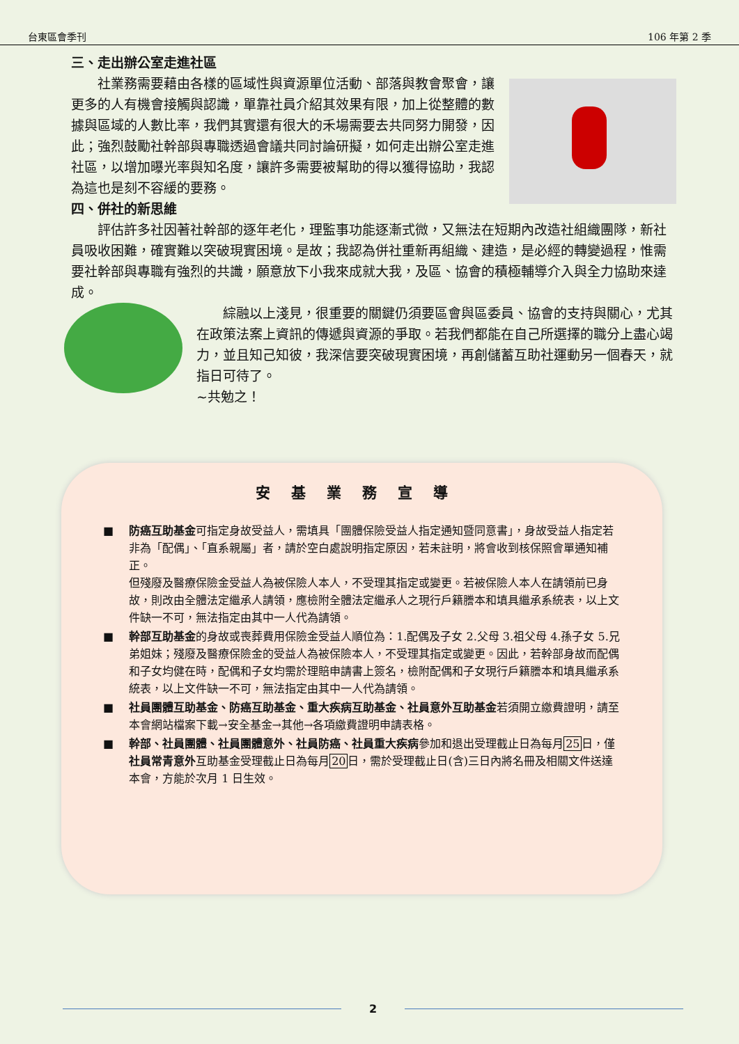台東區會季刊 106 年第 2 季
三、走出辦公室走進社區
社業務需要藉由各樣的區域性與資源單位活動、部落與教會聚會，讓更多的人有機會接觸與認識，單靠社員介紹其效果有限，加上從整體的數據與區域的人數比率，我們其實還有很大的禾場需要去共同努力開發，因此；強烈鼓勵社幹部與專職透過會議共同討論研擬，如何走出辦公室走進社區，以增加曝光率與知名度，讓許多需要被幫助的得以獲得協助，我認為這也是刻不容緩的要務。
四、併社的新思維
評估許多社因著社幹部的逐年老化，理監事功能逐漸式微，又無法在短期內改造社組織團隊，新社員吸收困難，確實難以突破現實困境。是故；我認為併社重新再組織、建造，是必經的轉變過程，惟需要社幹部與專職有強烈的共識，願意放下小我來成就大我，及區、協會的積極輔導介入與全力協助來達成。
綜融以上淺見，很重要的關鍵仍須要區會與區委員、協會的支持與關心，尤其在政策法案上資訊的傳遞與資源的爭取。若我們都能在自己所選擇的職分上盡心竭力，並且知己知彼，我深信要突破現實困境，再創儲蓄互助社運動另一個春天，就指日可待了。
~共勉之！
安基業務宣導
■ 防癌互助基金可指定身故受益人，需填具「團體保險受益人指定通知暨同意書」，身故受益人指定若非為「配偶」、「直系親屬」者，請於空白處說明指定原因，若未註明，將會收到核保照會單通知補正。
但殘廢及醫療保險金受益人為被保險人本人，不受理其指定或變更。若被保險人本人在請領前已身故，則改由全體法定繼承人請領，應檢附全體法定繼承人之現行戶籍謄本和填具繼承系統表，以上文件缺一不可，無法指定由其中一人代為請領。
■ 幹部互助基金的身故或喪葬費用保險金受益人順位為：1.配偶及子女 2.父母 3.祖父母 4.孫子女 5.兄弟姐妹；殘廢及醫療保險金的受益人為被保險本人，不受理其指定或變更。因此，若幹部身故而配偶和子女均健在時，配偶和子女均需於理賠申請書上簽名，檢附配偶和子女現行戶籍謄本和填具繼承系統表，以上文件缺一不可，無法指定由其中一人代為請領。
■ 社員團體互助基金、防癌互助基金、重大疾病互助基金、社員意外互助基金若須開立繳費證明，請至本會網站檔案下載→安全基金→其他→各項繳費證明申請表格。
■ 幹部、社員團體、社員團體意外、社員防癌、社員重大疾病參加和退出受理截止日為每月25日，僅社員常青意外互助基金受理截止日為每月20日，需於受理截止日(含)三日內將名冊及相關文件送達本會，方能於次月 1 日生效。
2